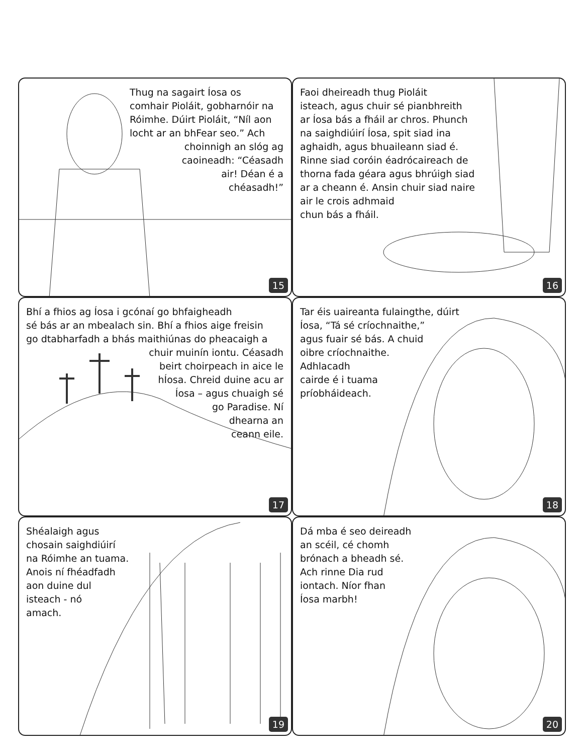Thug na sagairt Íosa os
comhair Pioláit, gobharnóir na
Róimhe. Dúirt Pioláit, “Níl aon
locht ar an bhFear seo.” Ach
choinnigh an slóg ag
caoineadh: “Céasadh
air! Déan é a
chéasadh!”
15
Faoi dheireadh thug Pioláit
isteach, agus chuir sé pianbhreith
ar Íosa bás a fháil ar chros. Phunch
na saighdiúirí Íosa, spit siad ina
aghaidh, agus bhuaileann siad é.
Rinne siad coróin éadrócaireach de
thorna fada géara agus bhrúigh siad
ar a cheann é. Ansin chuir siad naire
air le crois adhmaid
chun bás a fháil.
16
Bhí a fhios ag Íosa i gcónaí go bhfaigheadh
sé bás ar an mbealach sin. Bhí a fhios aige freisin
go dtabharfadh a bhás maithiúnas do pheacaigh a
chuir muinín iontu. Céasadh
beirt choirpeach in aice le
hÍosa. Chreid duine acu ar
Íosa – agus chuaigh sé
go Paradise. Ní
dhearna an
ceann eile.
17
Tar éis uaireanta fulaingthe, dúirt
Íosa, “Tá sé críochnaithe,”
agus fuair sé bás. A chuid
oibre críochnaithe.
Adhlacadh
cairde é i tuama
príobháideach.
18
Shéalaigh agus
chosain saighdiúirí
na Róimhe an tuama.
Anois ní fhéadfadh
aon duine dul
isteach - nó
amach.
19
Dá mba é seo deireadh
an scéil, cé chomh
brónach a bheadh sé.
Ach rinne Dia rud
iontach. Níor fhan
Íosa marbh!
20